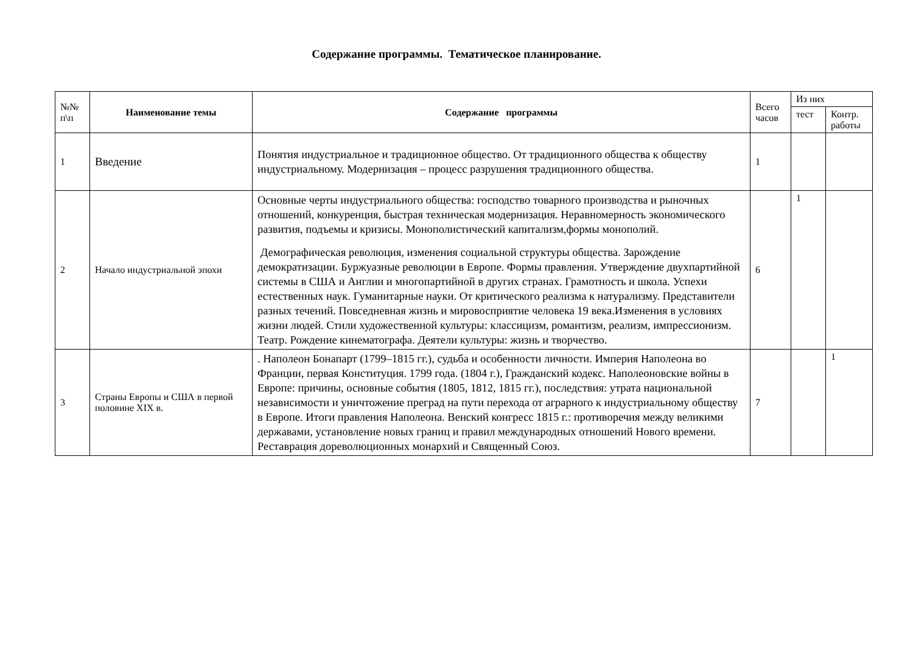Содержание программы. Тематическое планирование.
| №№ п\п | Наименование темы | Содержание программы | Всего часов | Из них | |
| | | | | тест | Контр. работы |
| 1 | Введение | Понятия индустриальное и традиционное общество. От традиционного общества к обществу индустриальному. Модернизация – процесс разрушения традиционного общества. | 1 | | |
| 2 | Начало индустриальной эпохи | Основные черты индустриального общества: господство товарного производства и рыночных отношений, конкуренция, быстрая техническая модернизация. Неравномерность экономического развития, подъемы и кризисы. Монополистический капитализм,формы монополий. Демографическая революция, изменения социальной структуры общества. Зарождение демократизации. Буржуазные революции в Европе. Формы правления. Утверждение двухпартийной системы в США и Англии и многопартийной в других странах. Грамотность и школа. Успехи естественных наук. Гуманитарные науки. От критического реализма к натурализму. Представители разных течений. Повседневная жизнь и мировосприятие человека 19 века.Изменения в условиях жизни людей. Стили художественной культуры: классицизм, романтизм, реализм, импрессионизм. Театр. Рождение кинематографа. Деятели культуры: жизнь и творчество. | 6 | 1 | |
| 3 | Страны Европы и США в первой половине XIX в. | . Наполеон Бонапарт (1799–1815 гг.), судьба и особенности личности. Империя Наполеона во Франции, первая Конституция. 1799 года. (1804 г.), Гражданский кодекс. Наполеоновские войны в Европе: причины, основные события (1805, 1812, 1815 гг.), последствия: утрата национальной независимости и уничтожение преград на пути перехода от аграрного к индустриальному обществу в Европе. Итоги правления Наполеона. Венский конгресс 1815 г.: противоречия между великими державами, установление новых границ и правил международных отношений Нового времени. Реставрация дореволюционных монархий и Священный Союз. | 7 | | 1 |